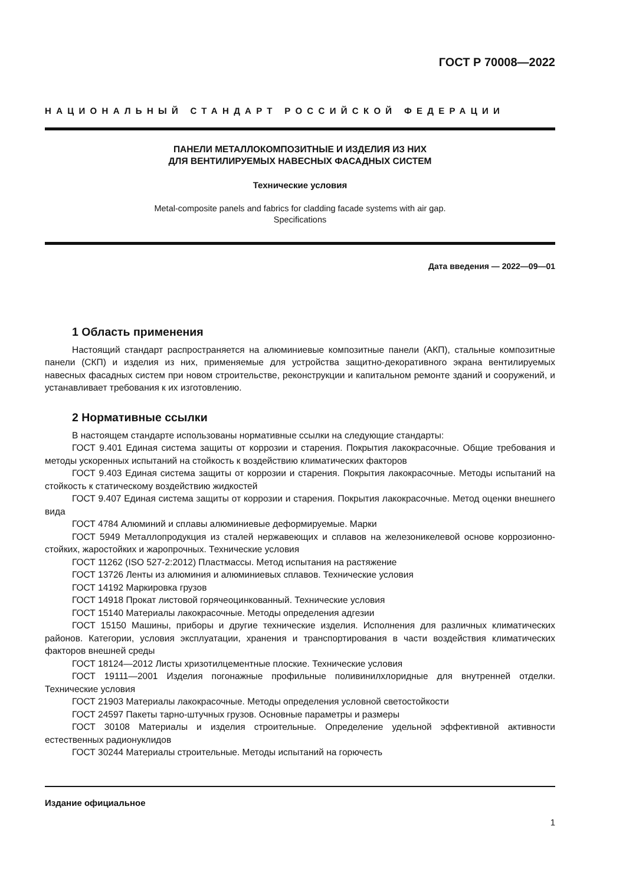ГОСТ Р 70008—2022
НАЦИОНАЛЬНЫЙ СТАНДАРТ РОССИЙСКОЙ ФЕДЕРАЦИИ
ПАНЕЛИ МЕТАЛЛОКОМПОЗИТНЫЕ И ИЗДЕЛИЯ ИЗ НИХ
ДЛЯ ВЕНТИЛИРУЕМЫХ НАВЕСНЫХ ФАСАДНЫХ СИСТЕМ
Технические условия
Metal-composite panels and fabrics for cladding facade systems with air gap.
Specifications
Дата введения — 2022—09—01
1 Область применения
Настоящий стандарт распространяется на алюминиевые композитные панели (АКП), стальные композитные панели (СКП) и изделия из них, применяемые для устройства защитно-декоративного экрана вентилируемых навесных фасадных систем при новом строительстве, реконструкции и капитальном ремонте зданий и сооружений, и устанавливает требования к их изготовлению.
2 Нормативные ссылки
В настоящем стандарте использованы нормативные ссылки на следующие стандарты:
ГОСТ 9.401 Единая система защиты от коррозии и старения. Покрытия лакокрасочные. Общие требования и методы ускоренных испытаний на стойкость к воздействию климатических факторов
ГОСТ 9.403 Единая система защиты от коррозии и старения. Покрытия лакокрасочные. Методы испытаний на стойкость к статическому воздействию жидкостей
ГОСТ 9.407 Единая система защиты от коррозии и старения. Покрытия лакокрасочные. Метод оценки внешнего вида
ГОСТ 4784 Алюминий и сплавы алюминиевые деформируемые. Марки
ГОСТ 5949 Металлопродукция из сталей нержавеющих и сплавов на железоникелевой основе коррозионно-стойких, жаростойких и жаропрочных. Технические условия
ГОСТ 11262 (ISO 527-2:2012) Пластмассы. Метод испытания на растяжение
ГОСТ 13726 Ленты из алюминия и алюминиевых сплавов. Технические условия
ГОСТ 14192 Маркировка грузов
ГОСТ 14918 Прокат листовой горячеоцинкованный. Технические условия
ГОСТ 15140 Материалы лакокрасочные. Методы определения адгезии
ГОСТ 15150 Машины, приборы и другие технические изделия. Исполнения для различных климатических районов. Категории, условия эксплуатации, хранения и транспортирования в части воздействия климатических факторов внешней среды
ГОСТ 18124—2012 Листы хризотилцементные плоские. Технические условия
ГОСТ 19111—2001 Изделия погонажные профильные поливинилхлоридные для внутренней отделки. Технические условия
ГОСТ 21903 Материалы лакокрасочные. Методы определения условной светостойкости
ГОСТ 24597 Пакеты тарно-штучных грузов. Основные параметры и размеры
ГОСТ 30108 Материалы и изделия строительные. Определение удельной эффективной активности естественных радионуклидов
ГОСТ 30244 Материалы строительные. Методы испытаний на горючесть
Издание официальное
1